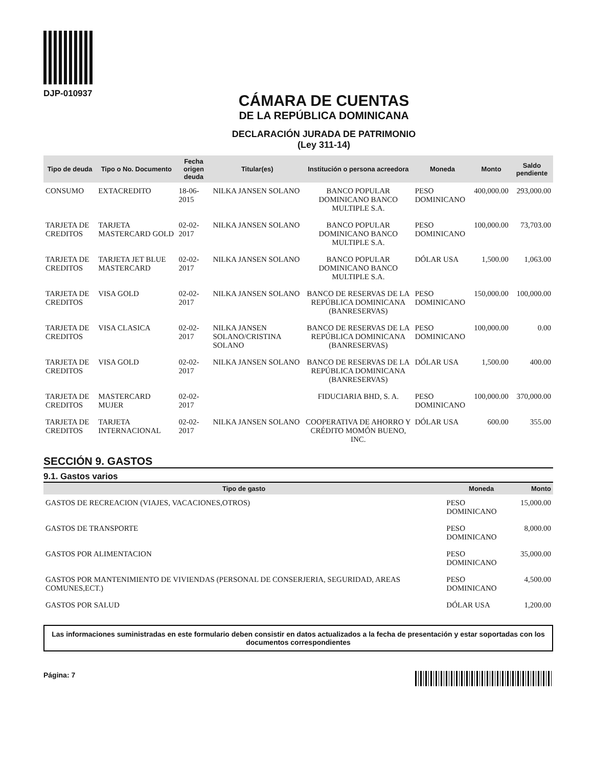DJP-010937
CÁMARA DE CUENTAS
DE LA REPÚBLICA DOMINICANA
DECLARACIÓN JURADA DE PATRIMONIO
(Ley 311-14)
| Tipo de deuda | Tipo o No. Documento | Fecha origen deuda | Titular(es) | Institución o persona acreedora | Moneda | Monto | Saldo pendiente |
| --- | --- | --- | --- | --- | --- | --- | --- |
| CONSUMO | EXTACREDITO | 18-06-2015 | NILKA JANSEN SOLANO | BANCO POPULAR DOMINICANO BANCO MULTIPLE S.A. | PESO DOMINICANO | 400,000.00 | 293,000.00 |
| TARJETA DE CREDITOS | TARJETA MASTERCARD GOLD | 02-02-2017 | NILKA JANSEN SOLANO | BANCO POPULAR DOMINICANO BANCO MULTIPLE S.A. | PESO DOMINICANO | 100,000.00 | 73,703.00 |
| TARJETA DE CREDITOS | TARJETA JET BLUE MASTERCARD | 02-02-2017 | NILKA JANSEN SOLANO | BANCO POPULAR DOMINICANO BANCO MULTIPLE S.A. | DÓLAR USA | 1,500.00 | 1,063.00 |
| TARJETA DE CREDITOS | VISA GOLD | 02-02-2017 | NILKA JANSEN SOLANO | BANCO DE RESERVAS DE LA REPÚBLICA DOMINICANA (BANRESERVAS) | PESO DOMINICANO | 150,000.00 | 100,000.00 |
| TARJETA DE CREDITOS | VISA CLASICA | 02-02-2017 | NILKA JANSEN SOLANO/CRISTINA SOLANO | BANCO DE RESERVAS DE LA REPÚBLICA DOMINICANA (BANRESERVAS) | PESO DOMINICANO | 100,000.00 | 0.00 |
| TARJETA DE CREDITOS | VISA GOLD | 02-02-2017 | NILKA JANSEN SOLANO | BANCO DE RESERVAS DE LA REPÚBLICA DOMINICANA (BANRESERVAS) | DÓLAR USA | 1,500.00 | 400.00 |
| TARJETA DE CREDITOS | MASTERCARD MUJER | 02-02-2017 | | FIDUCIARIA BHD, S. A. | PESO DOMINICANO | 100,000.00 | 370,000.00 |
| TARJETA DE CREDITOS | TARJETA INTERNACIONAL | 02-02-2017 | NILKA JANSEN SOLANO | COOPERATIVA DE AHORRO Y CRÉDITO MOMÓN BUENO, INC. | DÓLAR USA | 600.00 | 355.00 |
SECCIÓN 9. GASTOS
9.1. Gastos varios
| Tipo de gasto | Moneda | Monto |
| --- | --- | --- |
| GASTOS DE RECREACION (VIAJES, VACACIONES,OTROS) | PESO DOMINICANO | 15,000.00 |
| GASTOS DE TRANSPORTE | PESO DOMINICANO | 8,000.00 |
| GASTOS POR ALIMENTACION | PESO DOMINICANO | 35,000.00 |
| GASTOS POR MANTENIMIENTO DE VIVIENDAS (PERSONAL DE CONSERJERIA, SEGURIDAD, AREAS COMUNES,ECT.) | PESO DOMINICANO | 4,500.00 |
| GASTOS POR SALUD | DÓLAR USA | 1,200.00 |
Las informaciones suministradas en este formulario deben consistir en datos actualizados a la fecha de presentación y estar soportadas con los documentos correspondientes
Página: 7